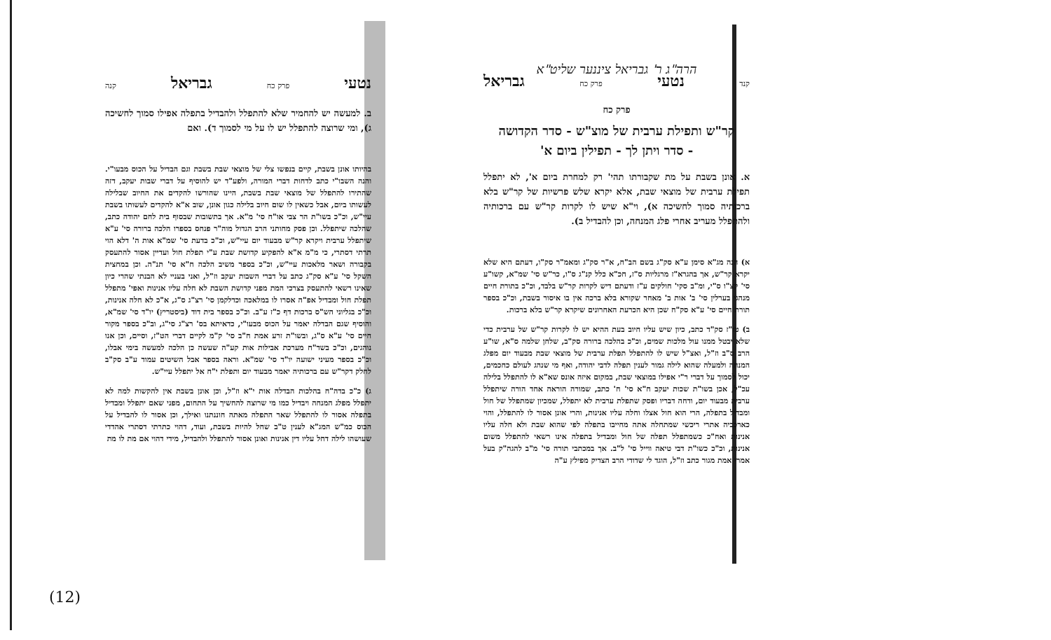הרה"ג ר' גבריאל ציננער שליט"א
קנד נטעי פרק כח גבריאל
פרק כח
קר"ש ותפילת ערבית של מוצ"ש - סדר הקדושה
- סדר ויתן לך - תפילין ביום א'
א. אונן בשבת על מת שקבורתו תהי' רק למחרת ביום א', לא יתפלל תפילת ערבית של מוצאי שבת, אלא יקרא שלש פרשיות של קר"ש בלא ברכותיה סמוך לחשיכה א), וי"א שיש לו לקרות קר"ש עם ברכותיה ולהתפלל מעריב אחרי פלג המנחה, וכן להבדיל ב).
א) הנה מג"א סימן ע"א סק"ג בשם הב"ח, א"ר סק"ג ומאמ"ר סק"ו, דעתם היא שלא יקרא קר"ש, אך בהגרא"ז מרגליות ס"ז, חכ"א כלל קנ"ג ס"ו, כר"ש סי' שמ"א, קשו"ע סי' קצ"ו ס"י, ומ"ב סקי' חולקים ע"ז ודעתם דיש לקרות קר"ש בלבד, וכ"כ בתורת חיים מנהגי בערלין סי' ב' אות ב' מאחר שקורא בלא ברכה אין בו איסור בשבת, וכ"כ בספר תורת חיים סי' ע"א סק"ח שכן היא הכרעת האחרונים שיקרא קר"ש בלא ברכות.
ב) טו"ז סק"ד כתב, כיון שיש עליו חיוב בעת ההיא יש לו לקרות קר"ש של ערבית כדי שלא יבטל ממנו עול מלכות שמים, וכ"כ בהלכה ברורה סק"ב, שלחן שלמה ס"א, שו"ע הרב ס"ב וז"ל, ואצ"ל שיש לו להתפלל תפלת ערבית של מוצאי שבת מבעוד יום מפלג המנחה ולמעלה שהוא לילה גמור לענין תפלה לדבי יהודה, ואף מי שנהג לעולם כחכמים, יכול לסמוך על דברי ר"י אפילו במוצאי שבת, במקום איזה אונס שא"א לו להתפלל בלילה עכ"ל, אכן בשו"ת שכות יעקב ח"א סי' ח' כתב, שמורה הוראה אחד הורה שיתפלל ערבית מבעוד יום, ודחה דבריו ופסק שתפלת ערבית לא יתפלל, שמכיון שמתפלל של חול ומבדיל בתפלה, הרי הוא חול אצלו וחלה עליו אנינות, והרי אונן אסור לו להתפלל, והוי כארכביה אתרי ריכשי שמתחלה אתה מחייבו בתפלה לפי שהוא שבת ולא חלה עליו אנינות ואח"כ כשמתפלל תפלה של חול ומבדיל בתפלה אינו רשאי להתפלל משום אנינות, וכ"כ כשו"ת דבי טיאה ווייל סי' ל"ב. אך במכתבי תורה סי' מ"ב להגה"ק בעל אמרי אמת מגור כתב וז"ל, הוגד לי שדודי הרב הצדיק מפילץ ע"ה
נטעי פרק כח גבריאל קנה
ב. למעשה יש להחמיר שלא להתפלל ולהבדיל בתפלה אפילו סמוך לחשיכה ג), ומי שרוצה להתפלל יש לו על מי לסמוך ד). ואם
בהיותו אונן בשבת, קיים בנפשו צלי של מוצאי שבת בשבת וגם הבדיל על הכוס מבעו"י. והנה השבו"י כתב לדחות דברי המורה, ולפע"ד יש להוסיף על דברי שבות יעקב, דזה שהתירו להתפלל של מוצאי שבת בשבת, היינו שהורשו להקדים את החיוב שבלילה לעשותו ביום, אבל כשאין לו שום חיוב בלילה כגון אונן, שוב א"א להקדים לעשותו בשבת עיי"ש, וכ"כ בשו"ת הר צבי או"ח סי' מ"א. אך בתשובות שבסוף בית לחם יהודה כתב, שהלכה שיתפלל. וכן פסק מחותני הרב הגדול מוה"ר פנחס בספרו הלכה ברורה סי' ע"א שיתפלל ערבית ויקרא קר"ש מבעוד יום עיי"ש, וכ"כ בדעת סי' שמ"א אות ה' דלא הוי תרתי דסתרי, כי מ"מ א"א להפקיע קדושת שבת ע"י תפלת חול ועדיין אסור להתעסק בקבורה ושאר מלאכות עיי"ש, וכ"כ בספר משיב הלכה ח"א סי' תנ"ה. וכן במחצית השקל סי' ע"א סק"ג כתב על דברי השבות יעקב וז"ל, ואני בעניי לא הבנתי שהרי כיון שאינו רשאי להתעסק בצרכי המת מפני קדושת השבת לא חלה עליו אנינות ואפי' מתפלל תפלת חול ומבדיל אפ"ה אסרו לו במלאכה וכדלקמן סי' רצ"ג ס"ג, א"כ לא חלה אנינות, וכ"כ בגליוני הש"ס ברכות דף כ"ז ע"ב. וכ"כ בספר בית דוד (ביסטריץ) יו"ד סי' שמ"א, והוסיף שגם הבדלה יאמר על הכוס מבעו"י, כדאיתא בס' רצ"ג סי"ג, וב"כ בספר מקור חיים סי' ע"א ס"ג, ובשו"ת זרע אמת ח"ב סי' ק"מ לקיים דברי הט"ז, וסיים, וכן אנו נוהגים, וכ"כ בשד"ח מערכת אבילות אות קע"ה שעשה כן הלכה למעשה בימי אבלו, וכ"כ בספר מעיני ישועה יו"ד סי' שמ"א. וראה בספר אבל השיטים עמוד ע"ב סק"ב לחלק דקר"ש עם ברכותיה יאמר מבעוד יום ותפלת י"ח אל יתפלל עיי"ש.
ג) כ"כ בדה"ח בהלכות הבדלה אות י"א וז"ל, וכן אונן בשבת אין להקשות למה לא יתפלל מפלג המנחה ויבדיל כמו מי שרוצה להחשיך על התחום, מפני שאם יתפלל ומבדיל בתפלה אסור לו להתפלל שאר התפלה מאתה חוננתנו ואילך, וכן אסור לו להבדיל על הכוס כמ"ש המג"א לענין ט"ב שחל להיות בשבת, ועוד, דהוי כתרתי דסתרי אהדדי שעושהו לילה דחל עליו דין אנינות ואונן אסור להתפלל ולהבדיל, מידי דהוי אם מת לו מת
(12)